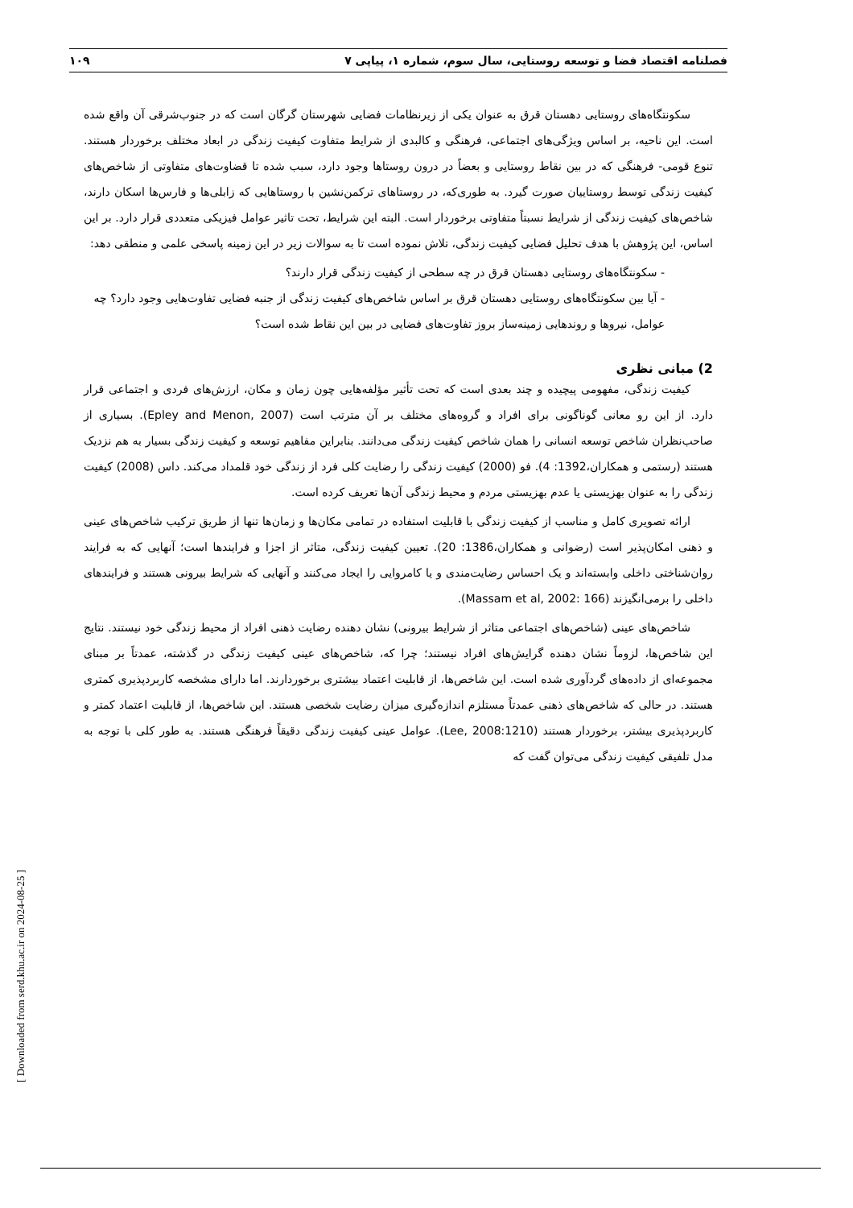فصلنامه اقتصاد فضا و توسعه روستایی، سال سوم، شماره ۱، پیاپی ۷ ۱۰۹
سکونتگاه‌های روستایی دهستان قرق به عنوان یکی از زیرنظامات فضایی شهرستان گرگان است که در جنوب‌شرقی آن واقع شده است. این ناحیه، بر اساس ویژگی‌های اجتماعی، فرهنگی و کالبدی از شرایط متفاوت کیفیت زندگی در ابعاد مختلف برخوردار هستند. تنوع قومی- فرهنگی که در بین نقاط روستایی و بعضاً در درون روستاها وجود دارد، سبب شده تا قضاوت‌های متفاوتی از شاخص‌های کیفیت زندگی توسط روستاییان صورت گیرد. به طوری‌که، در روستاهای ترکمن‌نشین با روستاهایی که زابلی‌ها و فارس‌ها اسکان دارند، شاخص‌های کیفیت زندگی از شرایط نسبتاً متفاوتی برخوردار است. البته این شرایط، تحت تاثیر عوامل فیزیکی متعددی قرار دارد. بر این اساس، این پژوهش با هدف تحلیل فضایی کیفیت زندگی، تلاش نموده است تا به سوالات زیر در این زمینه پاسخی علمی و منطقی دهد:
- سکونتگاه‌های روستایی دهستان قرق در چه سطحی از کیفیت زندگی قرار دارند؟
- آیا بین سکونتگاه‌های روستایی دهستان قرق بر اساس شاخص‌های کیفیت زندگی از جنبه فضایی تفاوت‌هایی وجود دارد؟ چه عوامل، نیروها و روندهایی زمینه‌ساز بروز تفاوت‌های فضایی در بین این نقاط شده است؟
2) مبانی نظری
کیفیت زندگی، مفهومی پیچیده و چند بعدی است که تحت تأثیر مؤلفه‌هایی چون زمان و مکان، ارزش‌های فردی و اجتماعی قرار دارد. از این رو معانی گوناگونی برای افراد و گروه‌های مختلف بر آن مترتب است (Epley and Menon, 2007). بسیاری از صاحب‌نظران شاخص توسعه انسانی را همان شاخص کیفیت زندگی می‌دانند. بنابراین مفاهیم توسعه و کیفیت زندگی بسیار به هم نزدیک هستند (رستمی و همکاران،1392: 4). فو (2000) کیفیت زندگی را رضایت کلی فرد از زندگی خود قلمداد می‌کند. داس (2008) کیفیت زندگی را به عنوان بهزیستی یا عدم بهزیستی مردم و محیط زندگی آن‌ها تعریف کرده است.
ارائه تصویری کامل و مناسب از کیفیت زندگی با قابلیت استفاده در تمامی مکان‌ها و زمان‌ها تنها از طریق ترکیب شاخص‌های عینی و ذهنی امکان‌پذیر است (رضوانی و همکاران،1386: 20). تعیین کیفیت زندگی، متاثر از اجزا و فرایندها است؛ آنهایی که به فرایند روان‌شناختی داخلی وابسته‌اند و یک احساس رضایت‌مندی و یا کامروایی را ایجاد می‌کنند و آنهایی که شرایط بیرونی هستند و فرایندهای داخلی را برمی‌انگیزند (Massam et al, 2002: 166).
شاخص‌های عینی (شاخص‌های اجتماعی متاثر از شرایط بیرونی) نشان دهنده رضایت ذهنی افراد از محیط زندگی خود نیستند. نتایج این شاخص‌ها، لزوماً نشان دهنده گرایش‌های افراد نیستند؛ چرا که، شاخص‌های عینی کیفیت زندگی در گذشته، عمدتاً بر مبنای مجموعه‌ای از داده‌های گردآوری شده است. این شاخص‌ها، از قابلیت اعتماد بیشتری برخوردارند. اما دارای مشخصه کاربردپذیری کمتری هستند. در حالی که شاخص‌های ذهنی عمدتاً مستلزم اندازه‌گیری میزان رضایت شخصی هستند. این شاخص‌ها، از قابلیت اعتماد کمتر و کاربردپذیری بیشتر، برخوردار هستند (Lee, 2008:1210). عوامل عینی کیفیت زندگی دقیقاً فرهنگی هستند. به طور کلی با توجه به مدل تلفیقی کیفیت زندگی می‌توان گفت که
[ Downloaded from serd.khu.ac.ir on 2024-08-25 ]